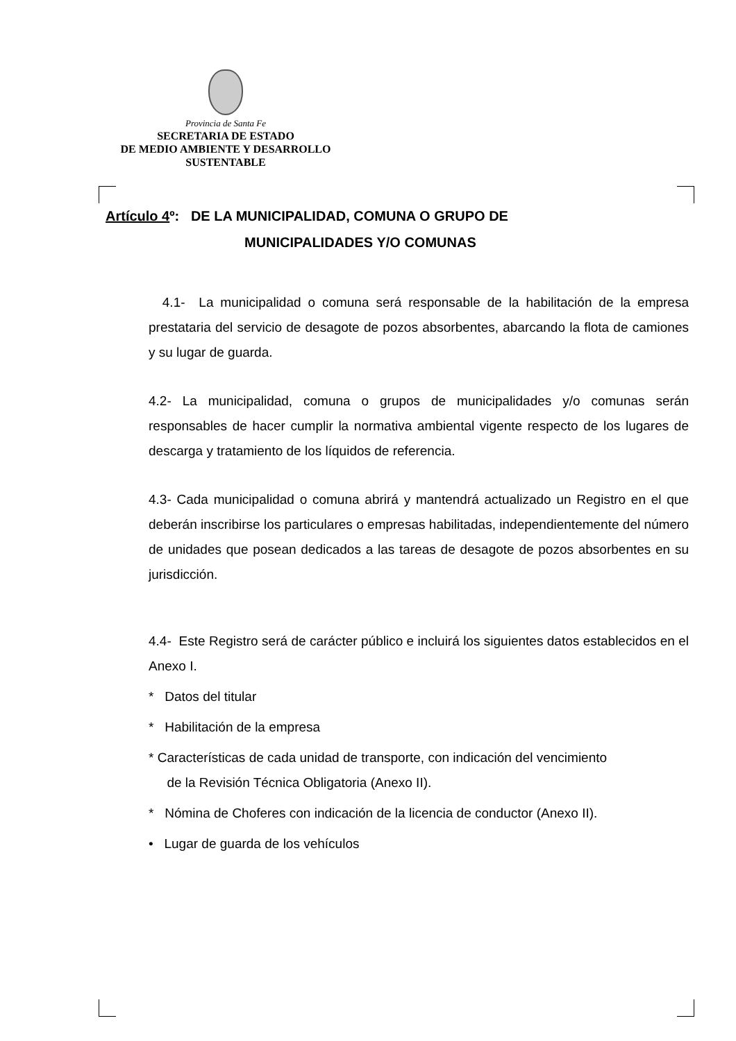Provincia de Santa Fe
SECRETARIA DE ESTADO
DE MEDIO AMBIENTE Y DESARROLLO
SUSTENTABLE
Artículo 4º: DE LA MUNICIPALIDAD, COMUNA O GRUPO DE
MUNICIPALIDADES Y/O COMUNAS
4.1- La municipalidad o comuna será responsable de la habilitación de la empresa prestataria del servicio de desagote de pozos absorbentes, abarcando la flota de camiones y su lugar de guarda.
4.2- La municipalidad, comuna o grupos de municipalidades y/o comunas serán responsables de hacer cumplir la normativa ambiental vigente respecto de los lugares de descarga y tratamiento de los líquidos de referencia.
4.3- Cada municipalidad o comuna abrirá y mantendrá actualizado un Registro en el que deberán inscribirse los particulares o empresas habilitadas, independientemente del número de unidades que posean dedicados a las tareas de desagote de pozos absorbentes en su jurisdicción.
4.4- Este Registro será de carácter público e incluirá los siguientes datos establecidos en el Anexo I.
* Datos del titular
* Habilitación de la empresa
* Características de cada unidad de transporte, con indicación del vencimiento
de la Revisión Técnica Obligatoria (Anexo II).
* Nómina de Choferes con indicación de la licencia de conductor (Anexo II).
• Lugar de guarda de los vehículos